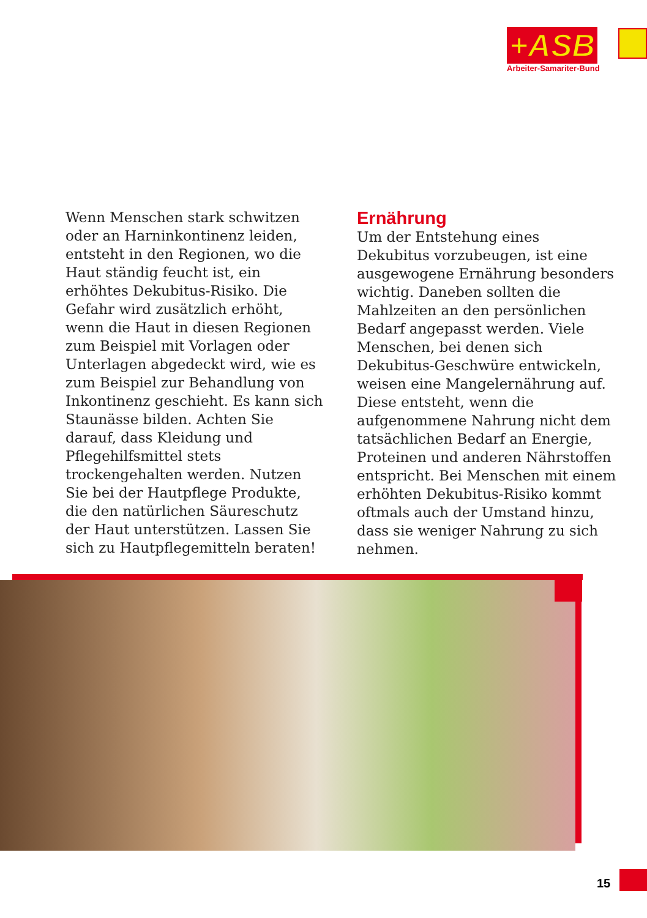+ASB
Arbeiter-Samariter-Bund
Wenn Menschen stark schwitzen oder an Harninkontinenz leiden, entsteht in den Regionen, wo die Haut ständig feucht ist, ein erhöhtes Dekubitus-Risiko. Die Gefahr wird zusätzlich erhöht, wenn die Haut in diesen Regionen zum Beispiel mit Vorlagen oder Unterlagen abgedeckt wird, wie es zum Beispiel zur Behandlung von Inkontinenz geschieht. Es kann sich Staunässe bilden. Achten Sie darauf, dass Kleidung und Pflegehilfsmittel stets trockengehalten werden. Nutzen Sie bei der Hautpflege Produkte, die den natürlichen Säureschutz der Haut unterstützen. Lassen Sie sich zu Hautpflegemitteln beraten!
Ernährung
Um der Entstehung eines Dekubitus vorzubeugen, ist eine ausgewogene Ernährung besonders wichtig. Daneben sollten die Mahlzeiten an den persönlichen Bedarf angepasst werden. Viele Menschen, bei denen sich Dekubitus-Geschwüre entwickeln, weisen eine Mangelernährung auf. Diese entsteht, wenn die aufgenommene Nahrung nicht dem tatsächlichen Bedarf an Energie, Proteinen und anderen Nährstoffen entspricht. Bei Menschen mit einem erhöhten Dekubitus-Risiko kommt oftmals auch der Umstand hinzu, dass sie weniger Nahrung zu sich nehmen.
15